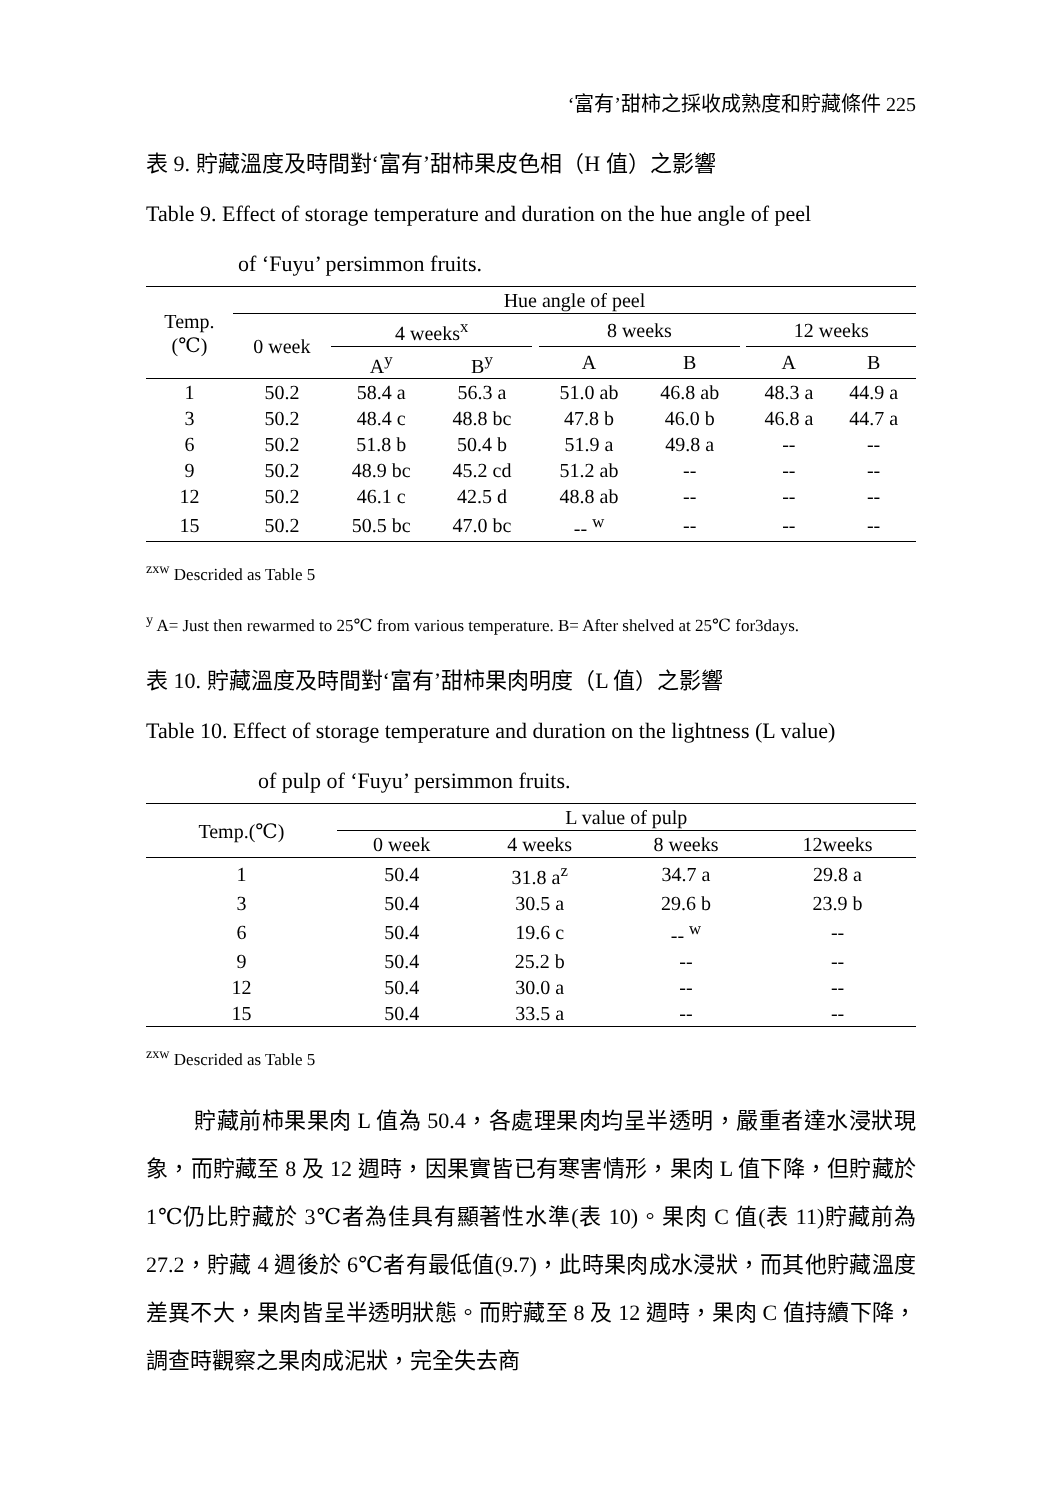‘富有’甜柿之採收成熟度和貯藏條件 225
表 9. 貯藏溫度及時間對‘富有’甜柿果皮色相（H 值）之影響
Table 9. Effect of storage temperature and duration on the hue angle of peel
of ‘Fuyu’ persimmon fruits.
| Temp. (℃) | Hue angle of peel | | | | | | | | |
| --- | --- | --- | --- | --- | --- | --- | --- | --- | --- |
| | 0 week | 4 weeks<sup>x</sup> | | | 8 weeks | | | 12 weeks | |
| | | A<sup>y</sup> | B<sup>y</sup> | | A | B | | A | B |
| 1 | 50.2 | 58.4 a | 56.3 a | | 51.0 ab | 46.8 ab | | 48.3 a | 44.9 a |
| 3 | 50.2 | 48.4 c | 48.8 bc | | 47.8 b | 46.0 b | | 46.8 a | 44.7 a |
| 6 | 50.2 | 51.8 b | 50.4 b | | 51.9 a | 49.8 a | | -- | -- |
| 9 | 50.2 | 48.9 bc | 45.2 cd | | 51.2 ab | -- | | -- | -- |
| 12 | 50.2 | 46.1 c | 42.5 d | | 48.8 ab | -- | | -- | -- |
| 15 | 50.2 | 50.5 bc | 47.0 bc | | -- <sup>w</sup> | -- | | -- | -- |
<sup>zxw</sup> Descrided as Table 5
<sup>y</sup> A= Just then rewarmed to 25℃ from various temperature. B= After shelved at 25℃ for3days.
表 10. 貯藏溫度及時間對‘富有’甜柿果肉明度（L 值）之影響
Table 10. Effect of storage temperature and duration on the lightness (L value)
of pulp of ‘Fuyu’ persimmon fruits.
| Temp.(℃) | L value of pulp | | | |
| --- | --- | --- | --- | --- |
| | 0 week | 4 weeks | 8 weeks | 12weeks |
| 1 | 50.4 | 31.8 a<sup>z</sup> | 34.7 a | 29.8 a |
| 3 | 50.4 | 30.5 a | 29.6 b | 23.9 b |
| 6 | 50.4 | 19.6 c | -- <sup>w</sup> | -- |
| 9 | 50.4 | 25.2 b | -- | -- |
| 12 | 50.4 | 30.0 a | -- | -- |
| 15 | 50.4 | 33.5 a | -- | -- |
<sup>zxw</sup> Descrided as Table 5
貯藏前柿果果肉 L 值為 50.4，各處理果肉均呈半透明，嚴重者達水浸狀現象，而貯藏至 8 及 12 週時，因果實皆已有寒害情形，果肉 L 值下降，但貯藏於 1℃仍比貯藏於 3℃者為佳具有顯著性水準(表 10)。果肉 C 值(表 11)貯藏前為 27.2，貯藏 4 週後於 6℃者有最低值(9.7)，此時果肉成水浸狀，而其他貯藏溫度差異不大，果肉皆呈半透明狀態。而貯藏至 8 及 12 週時，果肉 C 值持續下降，調查時觀察之果肉成泥狀，完全失去商